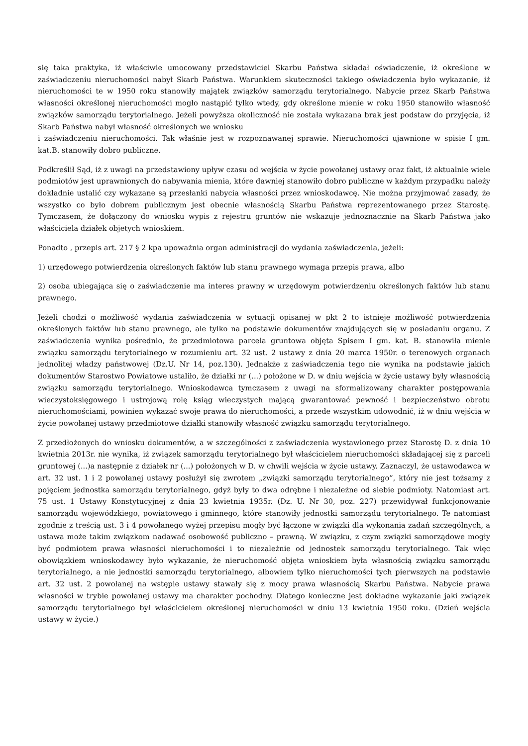się taka praktyka, iż właściwie umocowany przedstawiciel Skarbu Państwa składał oświadczenie, iż określone w zaświadczeniu nieruchomości nabył Skarb Państwa. Warunkiem skuteczności takiego oświadczenia było wykazanie, iż nieruchomości te w 1950 roku stanowiły majątek związków samorządu terytorialnego. Nabycie przez Skarb Państwa własności określonej nieruchomości mogło nastąpić tylko wtedy, gdy określone mienie w roku 1950 stanowiło własność związków samorządu terytorialnego. Jeżeli powyższa okoliczność nie została wykazana brak jest podstaw do przyjęcia, iż Skarb Państwa nabył własność określonych we wniosku
i zaświadczeniu nieruchomości. Tak właśnie jest w rozpoznawanej sprawie. Nieruchomości ujawnione w spisie I gm. kat.B. stanowiły dobro publiczne.
Podkreślił Sąd, iż z uwagi na przedstawiony upływ czasu od wejścia w życie powołanej ustawy oraz fakt, iż aktualnie wiele podmiotów jest uprawnionych do nabywania mienia, które dawniej stanowiło dobro publiczne w każdym przypadku należy dokładnie ustalić czy wykazane są przesłanki nabycia własności przez wnioskodawcę. Nie można przyjmować zasady, że wszystko co było dobrem publicznym jest obecnie własnością Skarbu Państwa reprezentowanego przez Starostę. Tymczasem, że dołączony do wniosku wypis z rejestru gruntów nie wskazuje jednoznacznie na Skarb Państwa jako właściciela działek objetych wnioskiem.
Ponadto , przepis art. 217 § 2 kpa upoważnia organ administracji do wydania zaświadczenia, jeżeli:
1) urzędowego potwierdzenia określonych faktów lub stanu prawnego wymaga przepis prawa, albo
2) osoba ubiegająca się o zaświadczenie ma interes prawny w urzędowym potwierdzeniu określonych faktów lub stanu prawnego.
Jeżeli chodzi o możliwość wydania zaświadczenia w sytuacji opisanej w pkt 2 to istnieje możliwość potwierdzenia określonych faktów lub stanu prawnego, ale tylko na podstawie dokumentów znajdujących się w posiadaniu organu. Z zaświadczenia wynika pośrednio, że przedmiotowa parcela gruntowa objęta Spisem I gm. kat. B. stanowiła mienie związku samorządu terytorialnego w rozumieniu art. 32 ust. 2 ustawy z dnia 20 marca 1950r. o terenowych organach jednolitej władzy państwowej (Dz.U. Nr 14, poz.130). Jednakże z zaświadczenia tego nie wynika na podstawie jakich dokumentów Starostwo Powiatowe ustaliło, że działki nr (...) położone w D. w dniu wejścia w życie ustawy były własnością związku samorządu terytorialnego. Wnioskodawca tymczasem z uwagi na sformalizowany charakter postępowania wieczystoksięgowego i ustrojową rolę ksiąg wieczystych mającą gwarantować pewność i bezpieczeństwo obrotu nieruchomościami, powinien wykazać swoje prawa do nieruchomości, a przede wszystkim udowodnić, iż w dniu wejścia w życie powołanej ustawy przedmiotowe działki stanowiły własność związku samorządu terytorialnego.
Z przedłożonych do wniosku dokumentów, a w szczególności z zaświadczenia wystawionego przez Starostę D. z dnia 10 kwietnia 2013r. nie wynika, iż związek samorządu terytorialnego był właścicielem nieruchomości składającej się z parceli gruntowej (...)a następnie z działek nr (...) położonych w D. w chwili wejścia w życie ustawy. Zaznaczyl, że ustawodawca w art. 32 ust. 1 i 2 powołanej ustawy posłużył się zwrotem „związki samorządu terytorialnego”, który nie jest tożsamy z pojęciem jednostka samorządu terytorialnego, gdyż były to dwa odrębne i niezależne od siebie podmioty. Natomiast art. 75 ust. 1 Ustawy Konstytucyjnej z dnia 23 kwietnia 1935r. (Dz. U. Nr 30, poz. 227) przewidywał funkcjonowanie samorządu wojewódzkiego, powiatowego i gminnego, które stanowiły jednostki samorządu terytorialnego. Te natomiast zgodnie z treścią ust. 3 i 4 powołanego wyżej przepisu mogły być łączone w związki dla wykonania zadań szczególnych, a ustawa może takim związkom nadawać osobowość publiczno – prawną. W związku, z czym związki samorządowe mogły być podmiotem prawa własności nieruchomości i to niezależnie od jednostek samorządu terytorialnego. Tak więc obowiązkiem wnioskodawcy było wykazanie, że nieruchomość objęta wnioskiem była własnością związku samorządu terytorialnego, a nie jednostki samorządu terytorialnego, albowiem tylko nieruchomości tych pierwszych na podstawie art. 32 ust. 2 powołanej na wstępie ustawy stawały się z mocy prawa własnością Skarbu Państwa. Nabycie prawa własności w trybie powołanej ustawy ma charakter pochodny. Dlatego konieczne jest dokładne wykazanie jaki związek samorządu terytorialnego był właścicielem określonej nieruchomości w dniu 13 kwietnia 1950 roku. (Dzień wejścia ustawy w życie.)